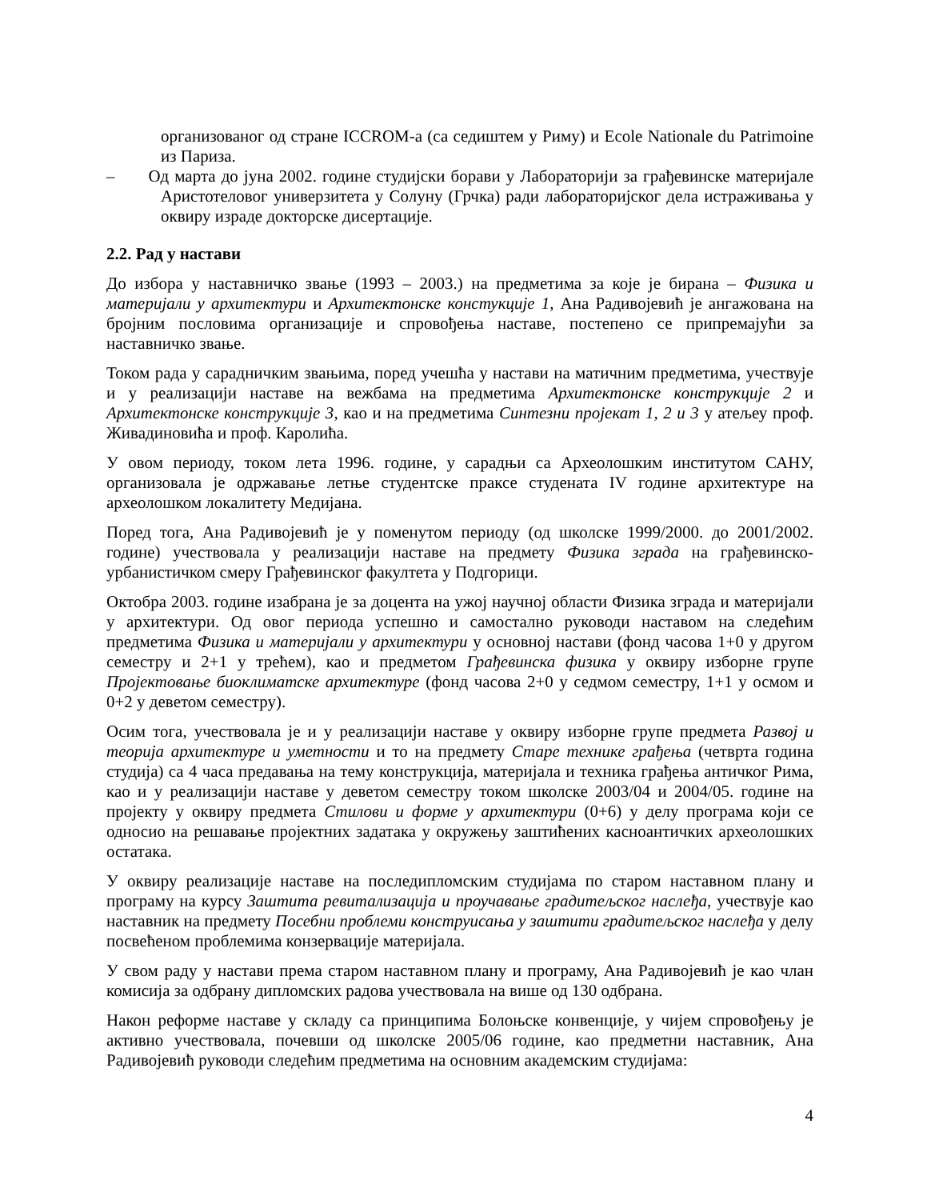организованог од стране ICCROM-а (са седиштем у Риму) и Ecole Nationale du Patrimoine из Париза.
– Од марта до јуна 2002. године студијски борави у Лабораторији за грађевинске материјале Аристотеловог универзитета у Солуну (Грчка) ради лабораторијског дела истраживања у оквиру израде докторске дисертације.
2.2. Рад у настави
До избора у наставничко звање (1993 – 2003.) на предметима за које је бирана – Физика и материјали у архитектури и Архитектонске констукције 1, Ана Радивојевић је ангажована на бројним пословима организације и спровођења наставе, постепено се припремајући за наставничко звање.
Током рада у сарадничким звањима, поред учешћа у настави на матичним предметима, учествује и у реализацији наставе на вежбама на предметима Архитектонске конструкције 2 и Архитектонске конструкције 3, као и на предметима Синтезни пројекат 1, 2 и 3 у атељеу проф. Живадиновића и проф. Каролића.
У овом периоду, током лета 1996. године, у сарадњи са Археолошким институтом САНУ, организовала је одржавање летње студентске праксе студената IV године архитектуре на археолошком локалитету Медијана.
Поред тога, Ана Радивојевић је у поменутом периоду (од школске 1999/2000. до 2001/2002. године) учествовала у реализацији наставе на предмету Физика зграда на грађевинско-урбанистичком смеру Грађевинског факултета у Подгорици.
Октобра 2003. године изабрана је за доцента на ужој научној области Физика зграда и материјали у архитектури. Од овог периода успешно и самостално руководи наставом на следећим предметима Физика и материјали у архитектури у основној настави (фонд часова 1+0 у другом семестру и 2+1 у трећем), као и предметом Грађевинска физика у оквиру изборне групе Пројектовање биоклиматске архитектуре (фонд часова 2+0 у седмом семестру, 1+1 у осмом и 0+2 у деветом семестру).
Осим тога, учествовала је и у реализацији наставе у оквиру изборне групе предмета Развој и теорија архитектуре и уметности и то на предмету Старе технике грађења (четврта година студија) са 4 часа предавања на тему конструкција, материјала и техника грађења античког Рима, као и у реализацији наставе у деветом семестру током школске 2003/04 и 2004/05. године на пројекту у оквиру предмета Стилови и форме у архитектури (0+6) у делу програма који се односио на решавање пројектних задатака у окружењу заштићених касноантичких археолошких остатака.
У оквиру реализације наставе на последипломским студијама по старом наставном плану и програму на курсу Заштита ревитализација и проучавање градитељског наслеђа, учествује као наставник на предмету Посебни проблеми конструисања у заштити градитељског наслеђа у делу посвећеном проблемима конзервације материјала.
У свом раду у настави према старом наставном плану и програму, Ана Радивојевић је као члан комисија за одбрану дипломских радова учествовала на више од 130 одбрана.
Након реформе наставе у складу са принципима Болоњске конвенције, у чијем спровођењу је активно учествовала, почевши од школске 2005/06 године, као предметни наставник, Ана Радивојевић руководи следећим предметима на основним академским студијама:
4